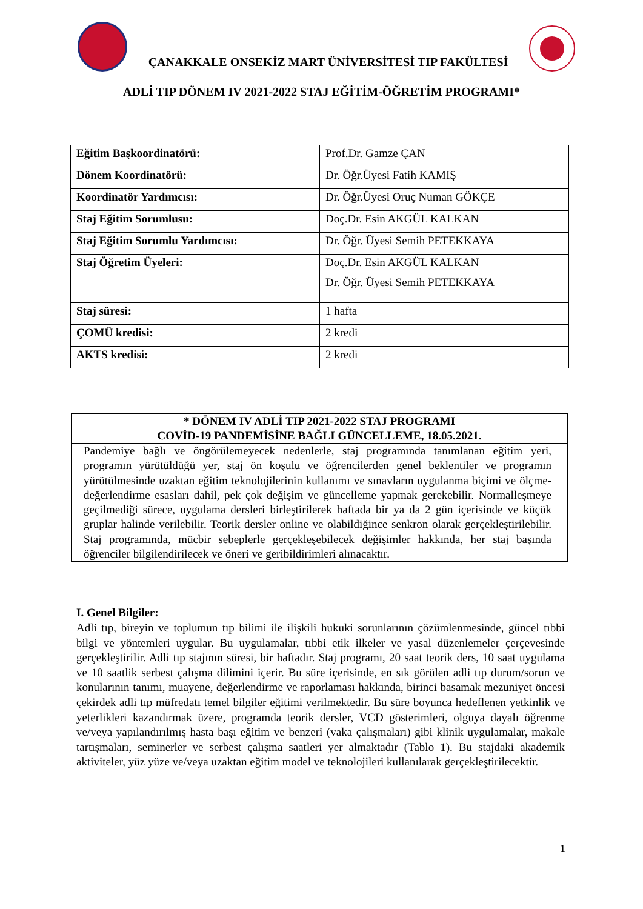ÇANAKKALE ONSEKİZ MART ÜNİVERSİTESİ TIP FAKÜLTESİ
ADLİ TIP DÖNEM IV 2021-2022 STAJ EĞİTİM-ÖĞRETİM PROGRAMI*
| Eğitim Başkoordinatörü: | Prof.Dr. Gamze ÇAN |
| Dönem Koordinatörü: | Dr. Öğr.Üyesi Fatih KAMIŞ |
| Koordinatör Yardımcısı: | Dr. Öğr.Üyesi Oruç Numan GÖKÇE |
| Staj Eğitim Sorumlusu: | Doç.Dr. Esin AKGÜL KALKAN |
| Staj Eğitim Sorumlu Yardımcısı: | Dr. Öğr. Üyesi Semih PETEKKAYA |
| Staj Öğretim Üyeleri: | Doç.Dr. Esin AKGÜL KALKAN Dr. Öğr. Üyesi Semih PETEKKAYA |
| Staj süresi: | 1 hafta |
| ÇOMÜ kredisi: | 2 kredi |
| AKTS kredisi: | 2 kredi |
* DÖNEM IV ADLİ TIP 2021-2022 STAJ PROGRAMI
COVİD-19 PANDEMİSİNE BAĞLI GÜNCELLEME, 18.05.2021.
Pandemiye bağlı ve öngörülemeyecek nedenlerle, staj programında tanımlanan eğitim yeri, programın yürütüldüğü yer, staj ön koşulu ve öğrencilerden genel beklentiler ve programın yürütülmesinde uzaktan eğitim teknolojilerinin kullanımı ve sınavların uygulanma biçimi ve ölçme-değerlendirme esasları dahil, pek çok değişim ve güncelleme yapmak gerekebilir. Normalleşmeye geçilmediği sürece, uygulama dersleri birleştirilerek haftada bir ya da 2 gün içerisinde ve küçük gruplar halinde verilebilir. Teorik dersler online ve olabildiğince senkron olarak gerçekleştirilebilir. Staj programında, mücbir sebeplerle gerçekleşebilecek değişimler hakkında, her staj başında öğrenciler bilgilendirilecek ve öneri ve geribildirimleri alınacaktır.
I. Genel Bilgiler:
Adli tıp, bireyin ve toplumun tıp bilimi ile ilişkili hukuki sorunlarının çözümlenmesinde, güncel tıbbi bilgi ve yöntemleri uygular. Bu uygulamalar, tıbbi etik ilkeler ve yasal düzenlemeler çerçevesinde gerçekleştirilir. Adli tıp stajının süresi, bir haftadır. Staj programı, 20 saat teorik ders, 10 saat uygulama ve 10 saatlik serbest çalışma dilimini içerir. Bu süre içerisinde, en sık görülen adli tıp durum/sorun ve konularının tanımı, muayene, değerlendirme ve raporlaması hakkında, birinci basamak mezuniyet öncesi çekirdek adli tıp müfredatı temel bilgiler eğitimi verilmektedir. Bu süre boyunca hedeflenen yetkinlik ve yeterlikleri kazandırmak üzere, programda teorik dersler, VCD gösterimleri, olguya dayalı öğrenme ve/veya yapılandırılmış hasta başı eğitim ve benzeri (vaka çalışmaları) gibi klinik uygulamalar, makale tartışmaları, seminerler ve serbest çalışma saatleri yer almaktadır (Tablo 1). Bu stajdaki akademik aktiviteler, yüz yüze ve/veya uzaktan eğitim model ve teknolojileri kullanılarak gerçekleştirilecektir.
1